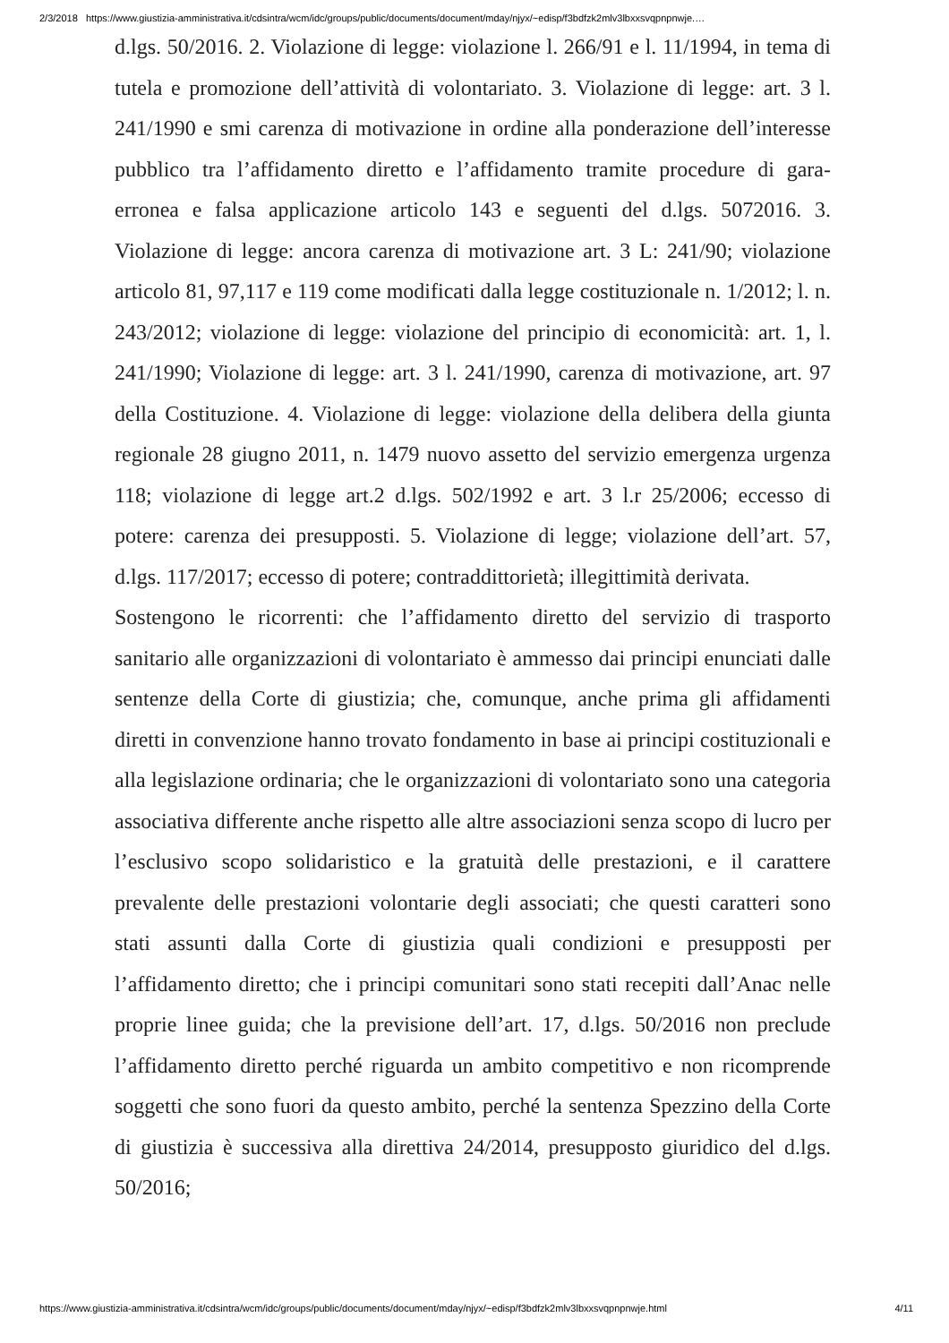2/3/2018 https://www.giustizia-amministrativa.it/cdsintra/wcm/idc/groups/public/documents/document/mday/njyx/~edisp/f3bdfzk2mlv3lbxxsvqpnpnwje.…
d.lgs. 50/2016. 2. Violazione di legge: violazione l. 266/91 e l. 11/1994, in tema di tutela e promozione dell’attività di volontariato. 3. Violazione di legge: art. 3 l. 241/1990 e smi carenza di motivazione in ordine alla ponderazione dell’interesse pubblico tra l’affidamento diretto e l’affidamento tramite procedure di gara-erronea e falsa applicazione articolo 143 e seguenti del d.lgs. 5072016. 3. Violazione di legge: ancora carenza di motivazione art. 3 L: 241/90; violazione articolo 81, 97,117 e 119 come modificati dalla legge costituzionale n. 1/2012; l. n. 243/2012; violazione di legge: violazione del principio di economicità: art. 1, l. 241/1990; Violazione di legge: art. 3 l. 241/1990, carenza di motivazione, art. 97 della Costituzione. 4. Violazione di legge: violazione della delibera della giunta regionale 28 giugno 2011, n. 1479 nuovo assetto del servizio emergenza urgenza 118; violazione di legge art.2 d.lgs. 502/1992 e art. 3 l.r 25/2006; eccesso di potere: carenza dei presupposti. 5. Violazione di legge; violazione dell’art. 57, d.lgs. 117/2017; eccesso di potere; contraddittorietà; illegittimità derivata.
Sostengono le ricorrenti: che l’affidamento diretto del servizio di trasporto sanitario alle organizzazioni di volontariato è ammesso dai principi enunciati dalle sentenze della Corte di giustizia; che, comunque, anche prima gli affidamenti diretti in convenzione hanno trovato fondamento in base ai principi costituzionali e alla legislazione ordinaria; che le organizzazioni di volontariato sono una categoria associativa differente anche rispetto alle altre associazioni senza scopo di lucro per l’esclusivo scopo solidaristico e la gratuità delle prestazioni, e il carattere prevalente delle prestazioni volontarie degli associati; che questi caratteri sono stati assunti dalla Corte di giustizia quali condizioni e presupposti per l’affidamento diretto; che i principi comunitari sono stati recepiti dall’Anac nelle proprie linee guida; che la previsione dell’art. 17, d.lgs. 50/2016 non preclude l’affidamento diretto perché riguarda un ambito competitivo e non ricomprende soggetti che sono fuori da questo ambito, perché la sentenza Spezzino della Corte di giustizia è successiva alla direttiva 24/2014, presupposto giuridico del d.lgs. 50/2016;
https://www.giustizia-amministrativa.it/cdsintra/wcm/idc/groups/public/documents/document/mday/njyx/~edisp/f3bdfzk2mlv3lbxxsvqpnpnwje.html 4/11